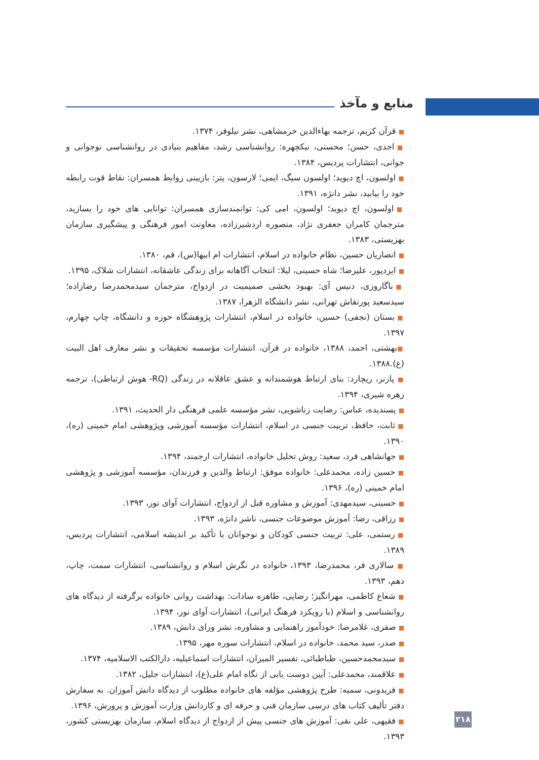منابع و مآخذ
■ قرآن کریم، ترجمه بهاءالدین خرمشاهی، نشر نیلوفر، ۱۳۷۴.
■ احدی، حسن؛ محسنی، نیکچهره: روانشناسی رشد، مفاهیم بنیادی در روانشناسی نوجوانی و جوانی، انتشارات پردیس، ۱۳۸۴.
■ اولسون، اچ دیوید؛ اولسون سیگ، ایمی؛ لارسون، پتر: بازبینی روابط همسران: نقاط قوت رابطه خود را بیابید، نشر دانژه، ۱۳۹۱.
■ اولسون، اچ دیوید؛ اولسون، امی کی: توانمندسازی همسران: توانایی های خود را بسازید، مترجمان کامران جعفری نژاد، منصوره اردشیرزاده، معاونت امور فرهنگی و پیشگیری سازمان بهزیستی، ۱۳۸۳.
■ انصاریان حسین، نظام خانواده در اسلام، انتشارات ام ابیها(س)، قم، ۱۳۸۰.
■ ایزدپور، علیرضا؛ شاه حسینی، لیلا: انتخاب آگاهانه برای زندگی عاشقانه، انتشارات شلاک، ۱۳۹۵.
■ باگاروزی، دنیس آی: بهبود بخشی صمیمیت در ازدواج، مترجمان سیدمحمدرضا رضازاده؛ سیدسعید پورنقاش تهرانی، نشر دانشگاه الزهرا، ۱۳۸۷.
■ بستان (نجفی) حسین، خانواده در اسلام، انتشارات پژوهشگاه حوزه و دانشگاه، چاپ چهارم، ۱۳۹۷.
■بهشتی، احمد، ۱۳۸۸، خانواده در قرآن، انتشارات مؤسسه تحقیقات و نشر معارف اهل البیت (ع).۱۳۸۸.
■ پازنر، ریچارد: بنای ارتباط هوشمندانه و عشق عاقلانه در زندگی (RQ- هوش ارتباطی)، ترجمه زهره شیری، ۱۳۹۴.
■ پسندیده، عباس: رضایت زناشویی، نشر مؤسسه علمی فرهنگی دار الحدیث، ۱۳۹۱.
■ ثابت، حافظ، تربیت جنسی در اسلام، انتشارات مؤسسه آموزشی وپژوهشی امام خمینی (ره)، ۱۳۹۰.
■ جهانشاهی فرد، سعید: روش تحلیل خانواده، انتشارات ارجمند، ۱۳۹۴.
■ حسین زاده، محمدعلی: خانواده موفق: ارتباط والدین و فرزندان، مؤسسه آموزشی و پژوهشی امام خمینی (ره)، ۱۳۹۶.
■ حسینی، سیدمهدی: آموزش و مشاوره قبل از ازدواج، انتشارات آوای نور، ۱۳۹۳.
■ رزاقی، رضا: آموزش موضوعات جنسی، ناشر دانژه، ۱۳۹۳.
■ رستمی، علی: تربیت جنسی کودکان و نوجوانان با تأکید بر اندیشه اسلامی، انتشارات پردیس، ۱۳۸۹.
■ سالاری فر، محمدرضا، ۱۳۹۳، خانواده در نگرش اسلام و روانشناسی، انتشارات سمت، چاپ، دهم، ۱۳۹۳.
■ شعاع کاظمی، مهرانگیز؛ رضایی، طاهره سادات: بهداشت روانی خانواده برگرفته از دیدگاه های روانشناسی و اسلام (با رویکرد فرهنگ ایرانی)، انتشارات آوای نور، ۱۳۹۴.
■ صفری، غلامرضا: خودآموز راهنمایی و مشاوره، نشر ورای دانش، ۱۳۸۹.
■ صدر، سید محمد، خانواده در اسلام، انتشارات سوره مهر، ۱۳۹۵.
■ سیدمحمدحسین، طباطبائی، تفسیر المیزان، انتشارات اسماعیلیه، دارالکتب الاسلامیه، ۱۳۷۴.
■ علاقمند، محمدعلی: آیین دوست یابی از نگاه امام علی(ع)، انتشارات جلیل، ۱۳۸۲.
■ فریدونی، سمیه: طرح پژوهشی مؤلفه های خانواده مطلوب از دیدگاه دانش آموزان. به سفارش دفتر تألیف کتاب های درسی سازمان فنی و حرفه ای و کاردانش وزارت آموزش و پرورش، ۱۳۹۶.
■ فقیهی، علی نقی: آموزش های جنسی پیش از ازدواج از دیدگاه اسلام، سازمان بهزیستی کشور، ۱۳۹۳.
۲۱۸